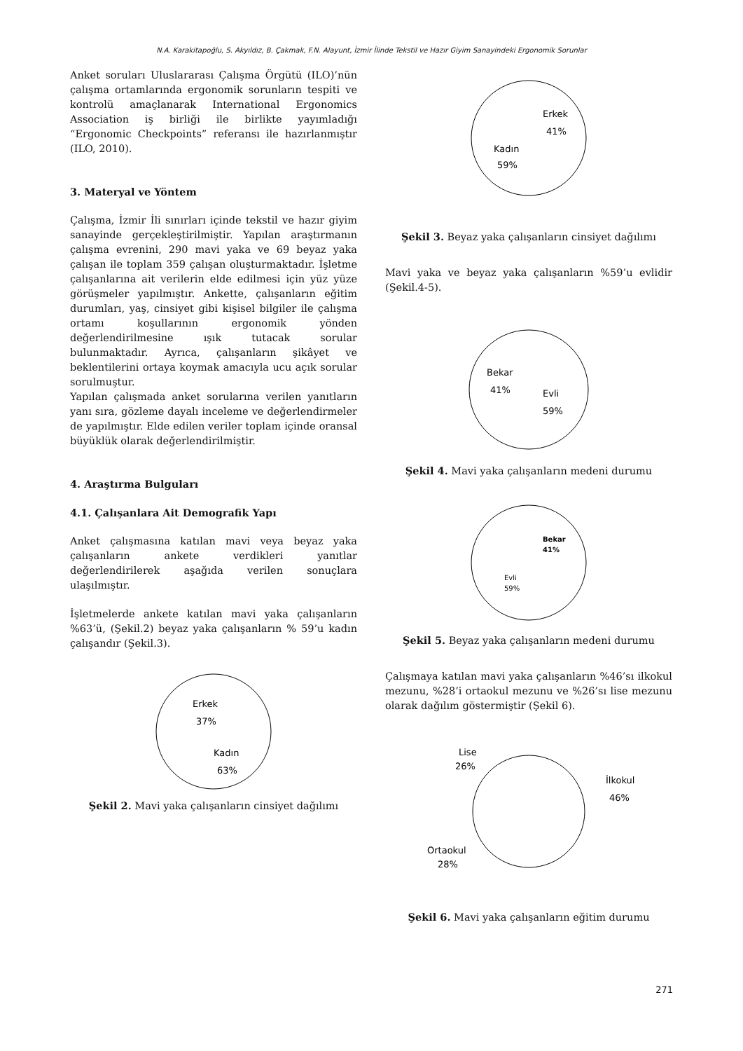N.A. Karakitapoğlu, S. Akyıldız, B. Çakmak, F.N. Alayunt, İzmir İlinde Tekstil ve Hazır Giyim Sanayindeki Ergonomik Sorunlar
Anket soruları Uluslararası Çalışma Örgütü (ILO)’nün çalışma ortamlarında ergonomik sorunların tespiti ve kontrolü amaçlanarak International Ergonomics Association iş birliği ile birlikte yayımladığı “Ergonomic Checkpoints” referansı ile hazırlanmıştır (ILO, 2010).
3. Materyal ve Yöntem
Çalışma, İzmir İli sınırları içinde tekstil ve hazır giyim sanayinde gerçekleştirilmiştir. Yapılan araştırmanın çalışma evrenini, 290 mavi yaka ve 69 beyaz yaka çalışan ile toplam 359 çalışan oluşturmaktadır. İşletme çalışanlarına ait verilerin elde edilmesi için yüz yüze görüşmeler yapılmıştır. Ankette, çalışanların eğitim durumları, yaş, cinsiyet gibi kişisel bilgiler ile çalışma ortamı koşullarının ergonomik yönden değerlendirilmesine ışık tutacak sorular bulunmaktadır. Ayrıca, çalışanların şikâyet ve beklentilerini ortaya koymak amacıyla ucu açık sorular sorulmuştur.
Yapılan çalışmada anket sorularına verilen yanıtların yanı sıra, gözleme dayalı inceleme ve değerlendirmeler de yapılmıştır. Elde edilen veriler toplam içinde oransal büyüklük olarak değerlendirilmiştir.
4. Araştırma Bulguları
4.1. Çalışanlara Ait Demografik Yapı
Anket çalışmasına katılan mavi veya beyaz yaka çalışanların ankete verdikleri yanıtlar değerlendirilerek aşağıda verilen sonuçlara ulaşılmıştır.
İşletmelerde ankete katılan mavi yaka çalışanların %63’ü, (Şekil.2) beyaz yaka çalışanların % 59’u kadın çalışandır (Şekil.3).
Erkek
37%
Kadın
63%
Şekil 2. Mavi yaka çalışanların cinsiyet dağılımı
Erkek
41%
Kadın
59%
Şekil 3. Beyaz yaka çalışanların cinsiyet dağılımı
Mavi yaka ve beyaz yaka çalışanların %59’u evlidir (Şekil.4-5).
Bekar
41%
Evli
59%
Şekil 4. Mavi yaka çalışanların medeni durumu
Bekar
41%
Evli
59%
Şekil 5. Beyaz yaka çalışanların medeni durumu
Çalışmaya katılan mavi yaka çalışanların %46’sı ilkokul mezunu, %28’i ortaokul mezunu ve %26’sı lise mezunu olarak dağılım göstermiştir (Şekil 6).
Lise
26%
İlkokul
46%
Ortaokul
28%
Şekil 6. Mavi yaka çalışanların eğitim durumu
271